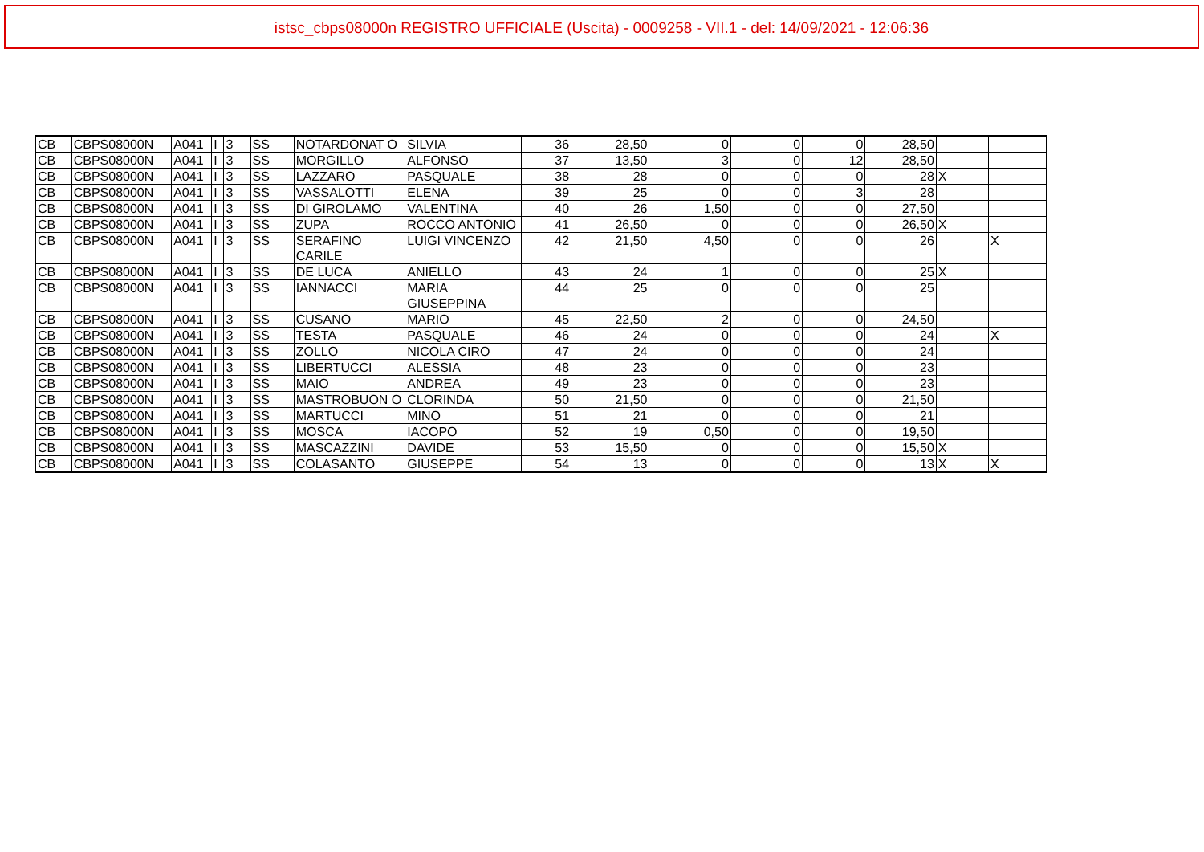istsc_cbps08000n REGISTRO UFFICIALE (Uscita) - 0009258 - VII.1 - del: 14/09/2021 - 12:06:36
| CB | CBPS08000N | A041 | I | 3 | SS | NOTARDONAT O | SILVIA | 36 | 28,50 | 0 | 0 | 0 | 28,50 | | |
| CB | CBPS08000N | A041 | I | 3 | SS | MORGILLO | ALFONSO | 37 | 13,50 | 3 | 0 | 12 | 28,50 | | |
| CB | CBPS08000N | A041 | I | 3 | SS | LAZZARO | PASQUALE | 38 | 28 | 0 | 0 | 0 | 28 | X | |
| CB | CBPS08000N | A041 | I | 3 | SS | VASSALOTTI | ELENA | 39 | 25 | 0 | 0 | 3 | 28 | | |
| CB | CBPS08000N | A041 | I | 3 | SS | DI GIROLAMO | VALENTINA | 40 | 26 | 1,50 | 0 | 0 | 27,50 | | |
| CB | CBPS08000N | A041 | I | 3 | SS | ZUPA | ROCCO ANTONIO | 41 | 26,50 | 0 | 0 | 0 | 26,50 | X | |
| CB | CBPS08000N | A041 | I | 3 | SS | SERAFINO CARILE | LUIGI VINCENZO | 42 | 21,50 | 4,50 | 0 | 0 | 26 | | X |
| CB | CBPS08000N | A041 | I | 3 | SS | DE LUCA | ANIELLO | 43 | 24 | 1 | 0 | 0 | 25 | X | |
| CB | CBPS08000N | A041 | I | 3 | SS | IANNACCI | MARIA GIUSEPPINA | 44 | 25 | 0 | 0 | 0 | 25 | | |
| CB | CBPS08000N | A041 | I | 3 | SS | CUSANO | MARIO | 45 | 22,50 | 2 | 0 | 0 | 24,50 | | |
| CB | CBPS08000N | A041 | I | 3 | SS | TESTA | PASQUALE | 46 | 24 | 0 | 0 | 0 | 24 | | X |
| CB | CBPS08000N | A041 | I | 3 | SS | ZOLLO | NICOLA CIRO | 47 | 24 | 0 | 0 | 0 | 24 | | |
| CB | CBPS08000N | A041 | I | 3 | SS | LIBERTUCCI | ALESSIA | 48 | 23 | 0 | 0 | 0 | 23 | | |
| CB | CBPS08000N | A041 | I | 3 | SS | MAIO | ANDREA | 49 | 23 | 0 | 0 | 0 | 23 | | |
| CB | CBPS08000N | A041 | I | 3 | SS | MASTROBUON O | CLORINDA | 50 | 21,50 | 0 | 0 | 0 | 21,50 | | |
| CB | CBPS08000N | A041 | I | 3 | SS | MARTUCCI | MINO | 51 | 21 | 0 | 0 | 0 | 21 | | |
| CB | CBPS08000N | A041 | I | 3 | SS | MOSCA | IACOPO | 52 | 19 | 0,50 | 0 | 0 | 19,50 | | |
| CB | CBPS08000N | A041 | I | 3 | SS | MASCAZZINI | DAVIDE | 53 | 15,50 | 0 | 0 | 0 | 15,50 | X | |
| CB | CBPS08000N | A041 | I | 3 | SS | COLASANTO | GIUSEPPE | 54 | 13 | 0 | 0 | 0 | 13 | X | X |